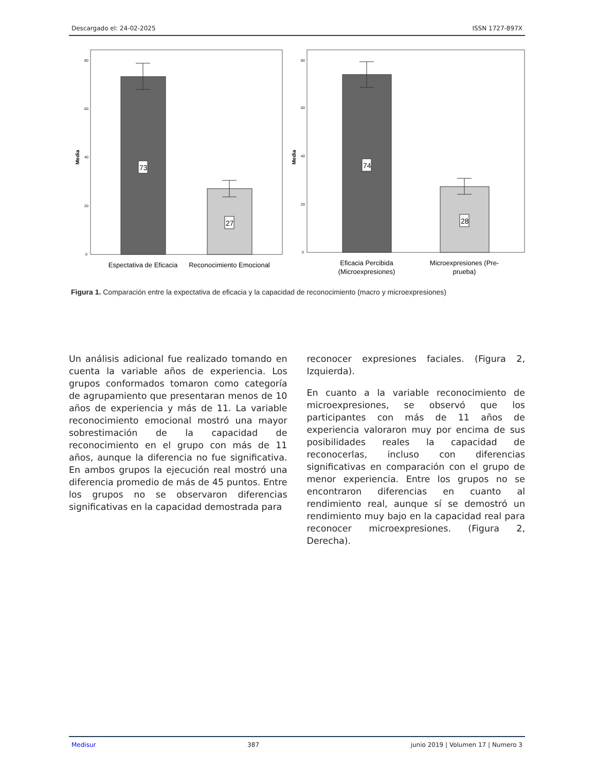Descargado el: 24-02-2025 ISSN 1727-897X
Media
80
60
40
20
0
73
27
Espectativa de Eficacia
Reconocimiento Emocional
Media
80
60
40
20
0
74
28
Eficacia Percibida
(Microexpresiones)
Microexpresiones (Pre-
prueba)
Figura 1. Comparación entre la expectativa de eficacia y la capacidad de reconocimiento (macro y microexpresiones)
Un análisis adicional fue realizado tomando en cuenta la variable años de experiencia. Los grupos conformados tomaron como categoría de agrupamiento que presentaran menos de 10 años de experiencia y más de 11. La variable reconocimiento emocional mostró una mayor sobrestimación de la capacidad de reconocimiento en el grupo con más de 11 años, aunque la diferencia no fue significativa. En ambos grupos la ejecución real mostró una diferencia promedio de más de 45 puntos. Entre los grupos no se observaron diferencias significativas en la capacidad demostrada para
reconocer expresiones faciales. (Figura 2, Izquierda).
En cuanto a la variable reconocimiento de microexpresiones, se observó que los participantes con más de 11 años de experiencia valoraron muy por encima de sus posibilidades reales la capacidad de reconocerlas, incluso con diferencias significativas en comparación con el grupo de menor experiencia. Entre los grupos no se encontraron diferencias en cuanto al rendimiento real, aunque sí se demostró un rendimiento muy bajo en la capacidad real para reconocer microexpresiones. (Figura 2, Derecha).
Medisur 387 junio 2019 | Volumen 17 | Numero 3